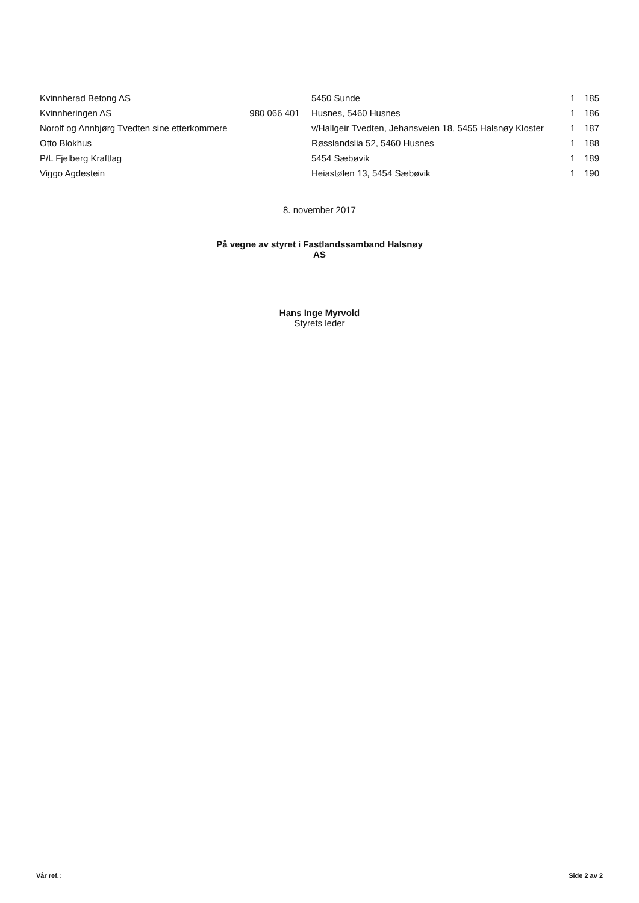| Kvinnherad Betong AS | | 5450 Sunde | 1 | 185 |
| Kvinnheringen AS | 980 066 401 | Husnes, 5460 Husnes | 1 | 186 |
| Norolf og Annbjørg Tvedten sine etterkommere | | v/Hallgeir Tvedten, Jehansveien 18, 5455 Halsnøy Kloster | 1 | 187 |
| Otto Blokhus | | Røsslandslia 52, 5460 Husnes | 1 | 188 |
| P/L Fjelberg Kraftlag | | 5454 Sæbøvik | 1 | 189 |
| Viggo Agdestein | | Heiastølen 13, 5454 Sæbøvik | 1 | 190 |
8. november 2017
På vegne av styret i Fastlandssamband Halsnøy
AS
Hans Inge Myrvold
Styrets leder
Vår ref.: Side 2 av 2